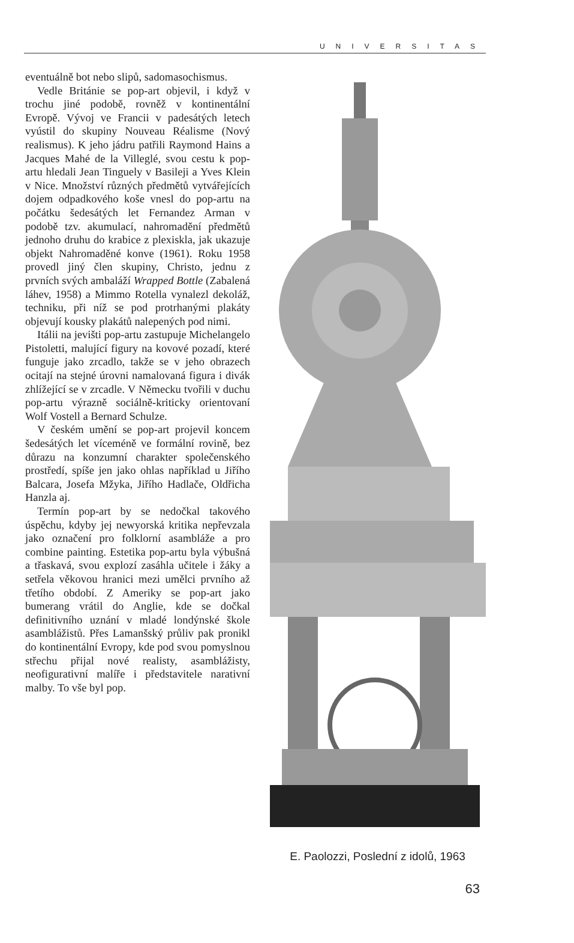UNIVERSITAS
eventuálně bot nebo slipů, sadomasochismus.
Vedle Británie se pop-art objevil, i když v trochu jiné podobě, rovněž v kontinentální Evropě. Vývoj ve Francii v padesátých letech vyústil do skupiny Nouveau Réalisme (Nový realismus). K jeho jádru patřili Raymond Hains a Jacques Mahé de la Villeglé, svou cestu k pop-artu hledali Jean Tinguely v Basileji a Yves Klein v Nice. Množství různých předmětů vytvářejících dojem odpadkového koše vnesl do pop-artu na počátku šedesátých let Fernandez Arman v podobě tzv. akumulací, nahromadění předmětů jednoho druhu do krabice z plexiskla, jak ukazuje objekt Nahromaděné konve (1961). Roku 1958 provedl jiný člen skupiny, Christo, jednu z prvních svých ambaláží Wrapped Bottle (Zabalená láhev, 1958) a Mimmo Rotella vynalezl dekoláž, techniku, při níž se pod protrhanými plakáty objevují kousky plakátů nalepených pod nimi.
Itálii na jevišti pop-artu zastupuje Michelangelo Pistoletti, malující figury na kovové pozadí, které funguje jako zrcadlo, takže se v jeho obrazech ocitají na stejné úrovni namalovaná figura i divák zhlížející se v zrcadle. V Německu tvořili v duchu pop-artu výrazně sociálně-kriticky orientovaní Wolf Vostell a Bernard Schulze.
V českém umění se pop-art projevil koncem šedesátých let víceméně ve formální rovině, bez důrazu na konzumní charakter společenského prostředí, spíše jen jako ohlas například u Jiřího Balcara, Josefa Mžyka, Jiřího Hadlače, Oldřicha Hanzla aj.
Termín pop-art by se nedočkal takového úspěchu, kdyby jej newyorská kritika nepřevzala jako označení pro folklorní asambláže a pro combine painting. Estetika pop-artu byla výbušná a třaskavá, svou explozí zasáhla učitele i žáky a setřela věkovou hranici mezi umělci prvního až třetího období. Z Ameriky se pop-art jako bumerang vrátil do Anglie, kde se dočkal definitivního uznání v mladé londýnské škole asamblážistů. Přes Lamanšský průliv pak pronikl do kontinentální Evropy, kde pod svou pomyslnou střechu přijal nové realisty, asamblážisty, neofigurativní malíře i představitele narativní malby. To vše byl pop.
E. Paolozzi, Poslední z idolů, 1963
63